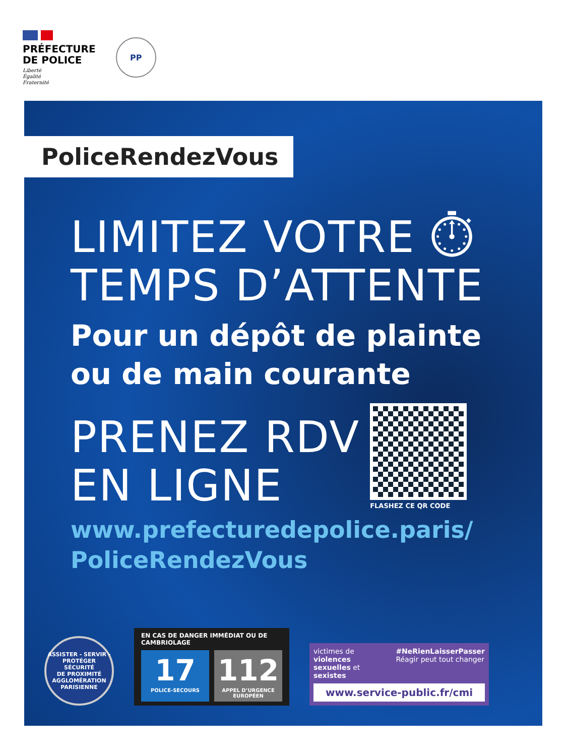PRÉFECTURE
DE POLICE
Liberté
Égalité
Fraternité
PP
PoliceRendezVous
LIMITEZ VOTRE ⏱
TEMPS D’ATTENTE
Pour un dépôt de plainte
ou de main courante
PRENEZ RDV
EN LIGNE
FLASHEZ CE QR CODE
www.prefecturedepolice.paris/
PoliceRendezVous
ASSISTER - SERVIR - PROTÉGER
SÉCURITÉ
DE PROXIMITÉ
AGGLOMÉRATION
PARISIENNE
EN CAS DE DANGER IMMÉDIAT OU DE CAMBRIOLAGE
17
POLICE-SECOURS
112
APPEL D’URGENCE EUROPÉEN
victimes de violences sexuelles et sexistes
#NeRienLaisserPasser
Réagir peut tout changer
www.service-public.fr/cmi